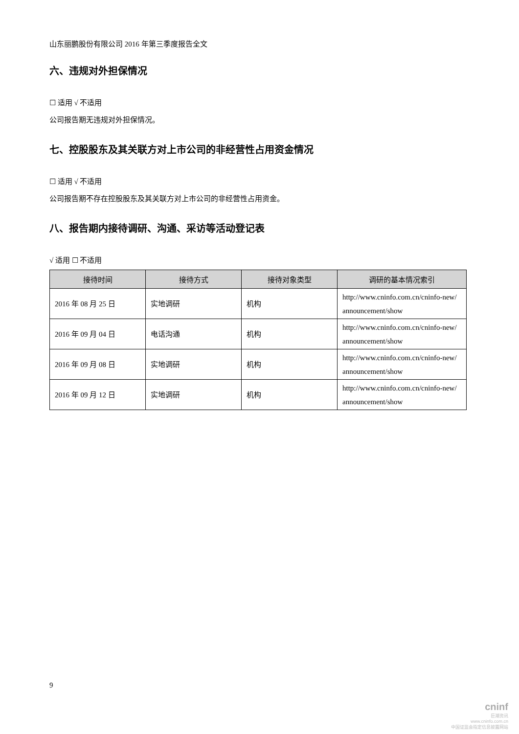山东丽鹏股份有限公司 2016 年第三季度报告全文
六、违规对外担保情况
☐ 适用 √ 不适用
公司报告期无违规对外担保情况。
七、控股股东及其关联方对上市公司的非经营性占用资金情况
☐ 适用 √ 不适用
公司报告期不存在控股股东及其关联方对上市公司的非经营性占用资金。
八、报告期内接待调研、沟通、采访等活动登记表
√ 适用 ☐ 不适用
| 接待时间 | 接待方式 | 接待对象类型 | 调研的基本情况索引 |
| --- | --- | --- | --- |
| 2016 年 08 月 25 日 | 实地调研 | 机构 | http://www.cninfo.com.cn/cninfo-new/ announcement/show |
| 2016 年 09 月 04 日 | 电话沟通 | 机构 | http://www.cninfo.com.cn/cninfo-new/ announcement/show |
| 2016 年 09 月 08 日 | 实地调研 | 机构 | http://www.cninfo.com.cn/cninfo-new/ announcement/show |
| 2016 年 09 月 12 日 | 实地调研 | 机构 | http://www.cninfo.com.cn/cninfo-new/ announcement/show |
9
cninf
巨潮资讯
www.cninfo.com.cn
中国证监会指定信息披露网站